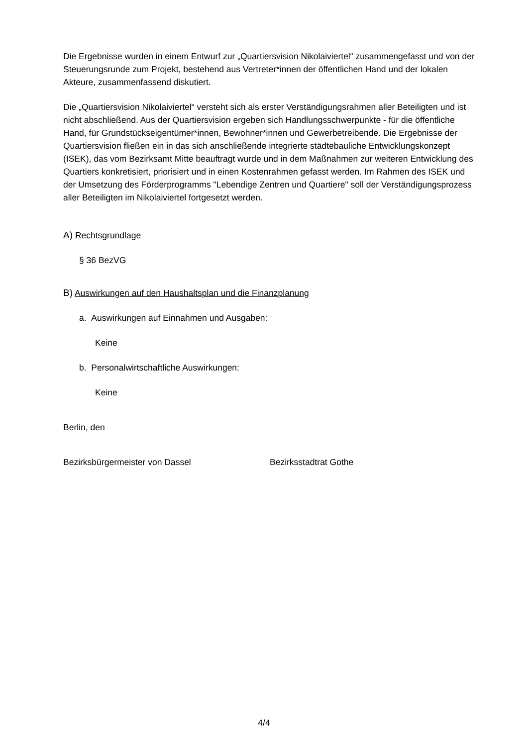Die Ergebnisse wurden in einem Entwurf zur „Quartiersvision Nikolaiviertel“ zusammengefasst und von der Steuerungsrunde zum Projekt, bestehend aus Vertreter*innen der öffentlichen Hand und der lokalen Akteure, zusammenfassend diskutiert.
Die „Quartiersvision Nikolaiviertel“ versteht sich als erster Verständigungsrahmen aller Beteiligten und ist nicht abschließend. Aus der Quartiersvision ergeben sich Handlungsschwerpunkte - für die öffentliche Hand, für Grundstückseigentümer*innen, Bewohner*innen und Gewerbetreibende. Die Ergebnisse der Quartiersvision fließen ein in das sich anschließende integrierte städtebauliche Entwicklungskonzept (ISEK), das vom Bezirksamt Mitte beauftragt wurde und in dem Maßnahmen zur weiteren Entwicklung des Quartiers konkretisiert, priorisiert und in einen Kostenrahmen gefasst werden. Im Rahmen des ISEK und der Umsetzung des Förderprogramms "Lebendige Zentren und Quartiere" soll der Verständigungsprozess aller Beteiligten im Nikolaiviertel fortgesetzt werden.
A) Rechtsgrundlage
§ 36 BezVG
B) Auswirkungen auf den Haushaltsplan und die Finanzplanung
a. Auswirkungen auf Einnahmen und Ausgaben:
Keine
b. Personalwirtschaftliche Auswirkungen:
Keine
Berlin, den
Bezirksbürgermeister von Dassel Bezirksstadtrat Gothe
4/4